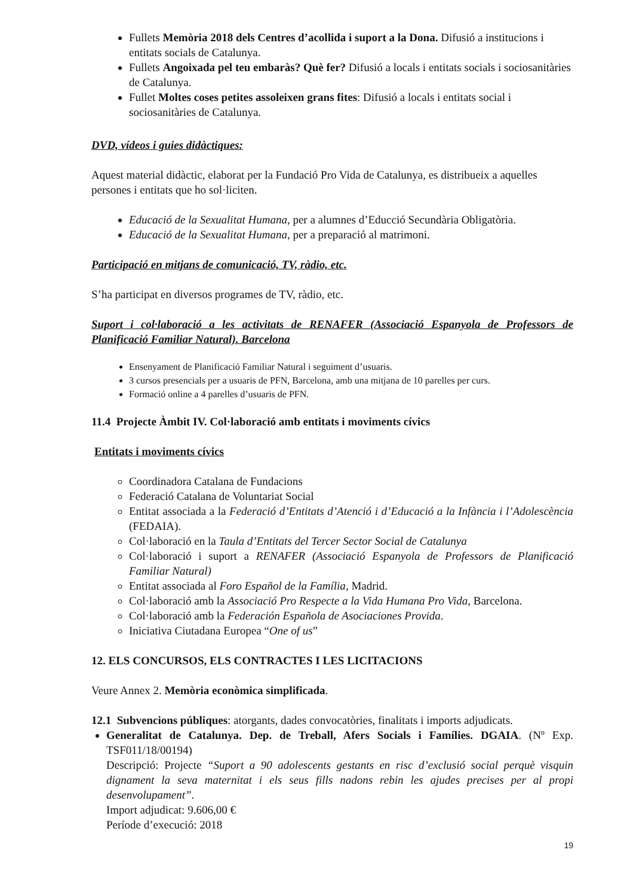Fullets Memòria 2018 dels Centres d’acollida i suport a la Dona. Difusió a institucions i entitats socials de Catalunya.
Fullets Angoixada pel teu embaràs? Què fer? Difusió a locals i entitats socials i sociosanitàries de Catalunya.
Fullet Moltes coses petites assoleixen grans fites: Difusió a locals i entitats social i sociosanitàries de Catalunya.
DVD, vídeos i guies didàctiques:
Aquest material didàctic, elaborat per la Fundació Pro Vida de Catalunya, es distribueix a aquelles persones i entitats que ho sol·liciten.
Educació de la Sexualitat Humana, per a alumnes d’Educció Secundària Obligatòria.
Educació de la Sexualitat Humana, per a preparació al matrimoni.
Participació en mitjans de comunicació, TV, ràdio, etc.
S’ha participat en diversos programes de TV, ràdio, etc.
Suport i col·laboració a les activitats de RENAFER (Associació Espanyola de Professors de Planificació Familiar Natural). Barcelona
Ensenyament de Planificació Familiar Natural i seguiment d’usuaris.
3 cursos presencials per a usuaris de PFN, Barcelona, amb una mitjana de 10 parelles per curs.
Formació online a 4 parelles d’usuaris de PFN.
11.4 Projecte Àmbit IV. Col·laboració amb entitats i moviments cívics
Entitats i moviments cívics
Coordinadora Catalana de Fundacions
Federació Catalana de Voluntariat Social
Entitat associada a la Federació d’Entitats d’Atenció i d’Educació a la Infància i l’Adolescència (FEDAIA).
Col·laboració en la Taula d’Entitats del Tercer Sector Social de Catalunya
Col·laboració i suport a RENAFER (Associació Espanyola de Professors de Planificació Familiar Natural)
Entitat associada al Foro Español de la Família, Madrid.
Col·laboració amb la Associació Pro Respecte a la Vida Humana Pro Vida, Barcelona.
Col·laboració amb la Federación Española de Asociaciones Provida.
Iniciativa Ciutadana Europea “One of us”
12. ELS CONCURSOS, ELS CONTRACTES I LES LICITACIONS
Veure Annex 2. Memòria econòmica simplificada.
12.1 Subvencions públiques: atorgants, dades convocatòries, finalitats i imports adjudicats.
Generalitat de Catalunya. Dep. de Treball, Afers Socials i Famílies. DGAIA. (Nº Exp. TSF011/18/00194)
Descripció: Projecte “Suport a 90 adolescents gestants en risc d’exclusió social perquè visquin dignament la seva maternitat i els seus fills nadons rebin les ajudes precises per al propi desenvolupament”.
Import adjudicat: 9.606,00 €
Període d’execució: 2018
19